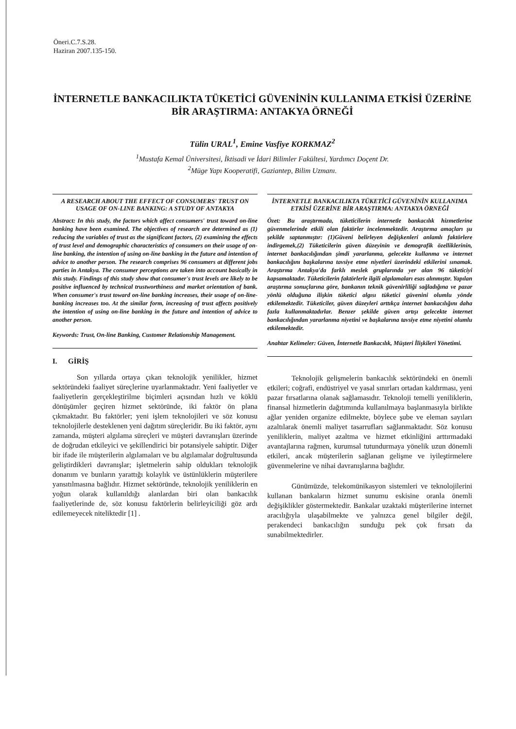Öneri.C.7.S.28.
Haziran 2007.135-150.
İNTERNETLE BANKACILIKTA TÜKETİCİ GÜVENİNİN KULLANIMA ETKİSİ ÜZERİNE BİR ARAŞTIRMA: ANTAKYA ÖRNEĞİ
Tülin URAL<sup>1</sup>, Emine Vasfiye KORKMAZ<sup>2</sup>
<sup>1</sup> Mustafa Kemal Üniversitesi, İktisadi ve İdari Bilimler Fakültesi, Yardımcı Doçent Dr.
<sup>2</sup> Müge Yapı Kooperatifi, Gaziantep, Bilim Uzmanı.
A RESEARCH ABOUT THE EFFECT OF CONSUMERS' TRUST ON USAGE OF ON-LINE BANKING: A STUDY OF ANTAKYA
Abstract: In this study, the factors which affect consumers' trust toward on-line banking have been examined. The objectives of research are determined as (1) reducing the variables of trust as the significant factors, (2) examining the effects of trust level and demographic characteristics of consumers on their usage of on-line banking, the intention of using on-line banking in the future and intention of advice to another person. The research comprises 96 consumers at different jobs parties in Antakya. The consumer perceptions are taken into account basically in this study. Findings of this study show that consumer's trust levels are likely to be positive influenced by technical trustworthiness and market orientation of bank. When consumer's trust toward on-line banking increases, their usage of on-line-banking increases too. At the similar form, increasing of trust affects positively the intention of using on-line banking in the future and intention of advice to another person.
Keywords: Trust, On-line Banking, Customer Relationship Management.
I. GİRİŞ
Son yıllarda ortaya çıkan teknolojik yenilikler, hizmet sektöründeki faaliyet süreçlerine uyarlanmaktadır. Yeni faaliyetler ve faaliyetlerin gerçekleştirilme biçimleri açısından hızlı ve köklü dönüşümler geçiren hizmet sektöründe, iki faktör ön plana çıkmaktadır. Bu faktörler; yeni işlem teknolojileri ve söz konusu teknolojilerle desteklenen yeni dağıtım süreçleridir. Bu iki faktör, aynı zamanda, müşteri algılama süreçleri ve müşteri davranışları üzerinde de doğrudan etkileyici ve şekillendirici bir potansiyele sahiptir. Diğer bir ifade ile müşterilerin algılamaları ve bu algılamalar doğrultusunda geliştirdikleri davranışlar; işletmelerin sahip oldukları teknolojik donanım ve bunların yarattığı kolaylık ve üstünlüklerin müşterilere yansıtılmasına bağlıdır. Hizmet sektöründe, teknolojik yeniliklerin en yoğun olarak kullanıldığı alanlardan biri olan bankacılık faaliyetlerinde de, söz konusu faktörlerin belirleyiciliği göz ardı edilemeyecek niteliktedir [1] .
İNTERNETLE BANKACILIKTA TÜKETİCİ GÜVENİNİN KULLANIMA ETKİSİ ÜZERİNE BİR ARAŞTIRMA: ANTAKYA ÖRNEĞİ
Özet: Bu araştırmada, tüketicilerin internetle bankacılık hizmetlerine güvenmelerinde etkili olan faktörler incelenmektedir. Araştırma amaçları şu şekilde saptanmıştır: (1)Güveni belirleyen değişkenleri anlamlı faktörlere indirgemek,(2) Tüketicilerin güven düzeyinin ve demografik özelliklerinin, internet bankacılığından şimdi yararlanma, gelecekte kullanma ve internet bankacılığını başkalarına tavsiye etme niyetleri üzerindeki etkilerini sınamak. Araştırma Antakya'da farklı meslek gruplarında yer alan 96 tüketiciyi kapsamaktadır. Tüketicilerin faktörlerle ilgili algılamaları esas alınmıştır. Yapılan araştırma sonuçlarına göre, bankanın teknik güvenirliliği sağladığına ve pazar yönlü olduğuna ilişkin tüketici algısı tüketici güvenini olumlu yönde etkilemektedir. Tüketiciler, güven düzeyleri arttıkça internet bankacılığını daha fazla kullanmaktadırlar. Benzer şekilde güven artışı gelecekte internet bankacılığından yararlanma niyetini ve başkalarına tavsiye etme niyetini olumlu etkilemektedir.
Anahtar Kelimeler: Güven, İnternetle Bankacılık, Müşteri İlişkileri Yönetimi.
Teknolojik gelişmelerin bankacılık sektöründeki en önemli etkileri; coğrafi, endüstriyel ve yasal sınırları ortadan kaldırması, yeni pazar fırsatlarına olanak sağlamasıdır. Teknoloji temelli yeniliklerin, finansal hizmetlerin dağıtımında kullanılmaya başlanmasıyla birlikte ağlar yeniden organize edilmekte, böylece şube ve eleman sayıları azaltılarak önemli maliyet tasarrufları sağlanmaktadır. Söz konusu yeniliklerin, maliyet azaltma ve hizmet etkinliğini arttırmadaki avantajlarına rağmen, kurumsal tutundurmaya yönelik uzun dönemli etkileri, ancak müşterilerin sağlanan gelişme ve iyileştirmelere güvenmelerine ve nihai davranışlarına bağlıdır.
Günümüzde, telekomünikasyon sistemleri ve teknolojilerini kullanan bankaların hizmet sunumu eskisine oranla önemli değişiklikler göstermektedir. Bankalar uzaktaki müşterilerine internet aracılığıyla ulaşabilmekte ve yalnızca genel bilgiler değil, perakendeci bankacılığın sunduğu pek çok fırsatı da sunabilmektedirler.